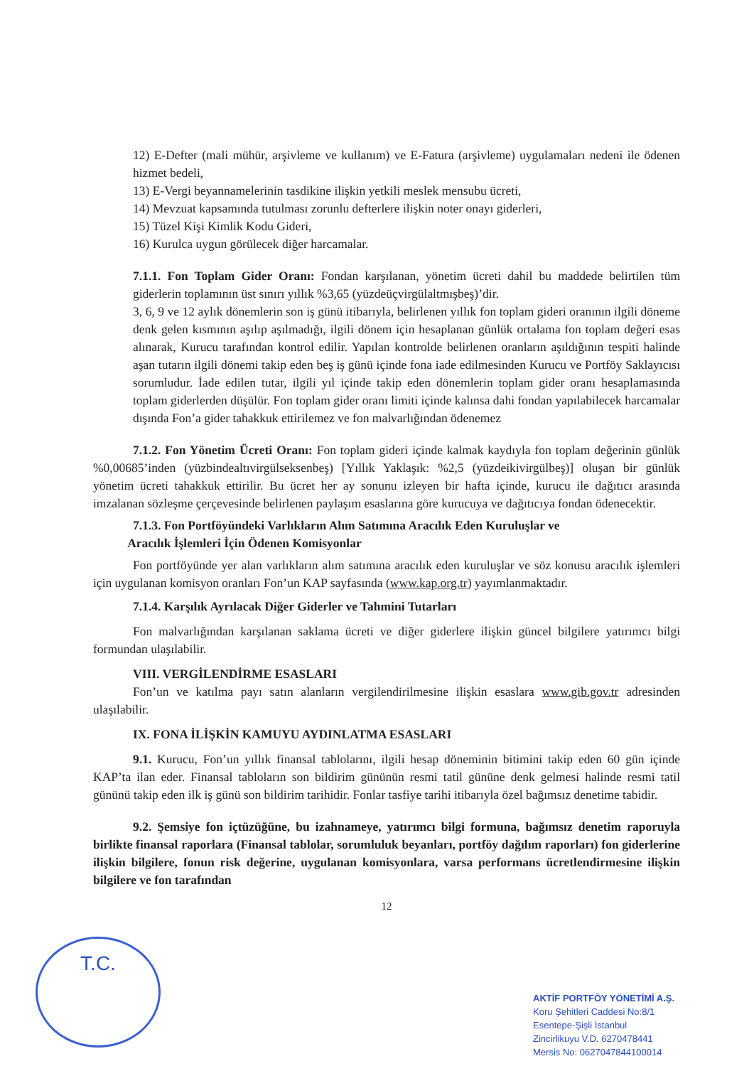12) E-Defter (mali mühür, arşivleme ve kullanım) ve E-Fatura (arşivleme) uygulamaları nedeni ile ödenen hizmet bedeli,
13) E-Vergi beyannamelerinin tasdikine ilişkin yetkili meslek mensubu ücreti,
14) Mevzuat kapsamında tutulması zorunlu defterlere ilişkin noter onayı giderleri,
15) Tüzel Kişi Kimlik Kodu Gideri,
16) Kurulca uygun görülecek diğer harcamalar.
7.1.1. Fon Toplam Gider Oranı: Fondan karşılanan, yönetim ücreti dahil bu maddede belirtilen tüm giderlerin toplamının üst sınırı yıllık %3,65 (yüzdeüçvirgülaltmışbeş)’dir.
3, 6, 9 ve 12 aylık dönemlerin son iş günü itibarıyla, belirlenen yıllık fon toplam gideri oranının ilgili döneme denk gelen kısmının aşılıp aşılmadığı, ilgili dönem için hesaplanan günlük ortalama fon toplam değeri esas alınarak, Kurucu tarafından kontrol edilir. Yapılan kontrolde belirlenen oranların aşıldığının tespiti halinde aşan tutarın ilgili dönemi takip eden beş iş günü içinde fona iade edilmesinden Kurucu ve Portföy Saklayıcısı sorumludur. İade edilen tutar, ilgili yıl içinde takip eden dönemlerin toplam gider oranı hesaplamasında toplam giderlerden düşülür. Fon toplam gider oranı limiti içinde kalınsa dahi fondan yapılabilecek harcamalar dışında Fon’a gider tahakkuk ettirilemez ve fon malvarlığından ödenemez
7.1.2. Fon Yönetim Ücreti Oranı: Fon toplam gideri içinde kalmak kaydıyla fon toplam değerinin günlük %0,00685’inden (yüzbindealtıvirgülseksenbeş) [Yıllık Yaklaşık: %2,5 (yüzdeikivirgülbeş)] oluşan bir günlük yönetim ücreti tahakkuk ettirilir. Bu ücret her ay sonunu izleyen bir hafta içinde, kurucu ile dağıtıcı arasında imzalanan sözleşme çerçevesinde belirlenen paylaşım esaslarına göre kurucuya ve dağıtıcıya fondan ödenecektir.
7.1.3. Fon Portföyündeki Varlıkların Alım Satımına Aracılık Eden Kuruluşlar ve
Aracılık İşlemleri İçin Ödenen Komisyonlar
Fon portföyünde yer alan varlıkların alım satımına aracılık eden kuruluşlar ve söz konusu aracılık işlemleri için uygulanan komisyon oranları Fon’un KAP sayfasında (www.kap.org.tr) yayımlanmaktadır.
7.1.4. Karşılık Ayrılacak Diğer Giderler ve Tahmini Tutarları
Fon malvarlığından karşılanan saklama ücreti ve diğer giderlere ilişkin güncel bilgilere yatırımcı bilgi formundan ulaşılabilir.
VIII. VERGİLENDİRME ESASLARI
Fon’un ve katılma payı satın alanların vergilendirilmesine ilişkin esaslara www.gib.gov.tr adresinden ulaşılabilir.
IX. FONA İLİŞKİN KAMUYU AYDINLATMA ESASLARI
9.1. Kurucu, Fon’un yıllık finansal tablolarını, ilgili hesap döneminin bitimini takip eden 60 gün içinde KAP’ta ilan eder. Finansal tabloların son bildirim gününün resmi tatil gününe denk gelmesi halinde resmi tatil gününü takip eden ilk iş günü son bildirim tarihidir. Fonlar tasfiye tarihi itibarıyla özel bağımsız denetime tabidir.
9.2. Şemsiye fon içtüzüğüne, bu izahnameye, yatırımcı bilgi formuna, bağımsız denetim raporuyla birlikte finansal raporlara (Finansal tablolar, sorumluluk beyanları, portföy dağılım raporları) fon giderlerine ilişkin bilgilere, fonun risk değerine, uygulanan komisyonlara, varsa performans ücretlendirmesine ilişkin bilgilere ve fon tarafından
12
T.C.
AKTİF PORTFÖY YÖNETİMİ A.Ş.
Koru Şehitleri Caddesi No:8/1
Esentepe-Şişli İstanbul
Zincirlikuyu V.D. 6270478441
Mersis No: 0627047844100014